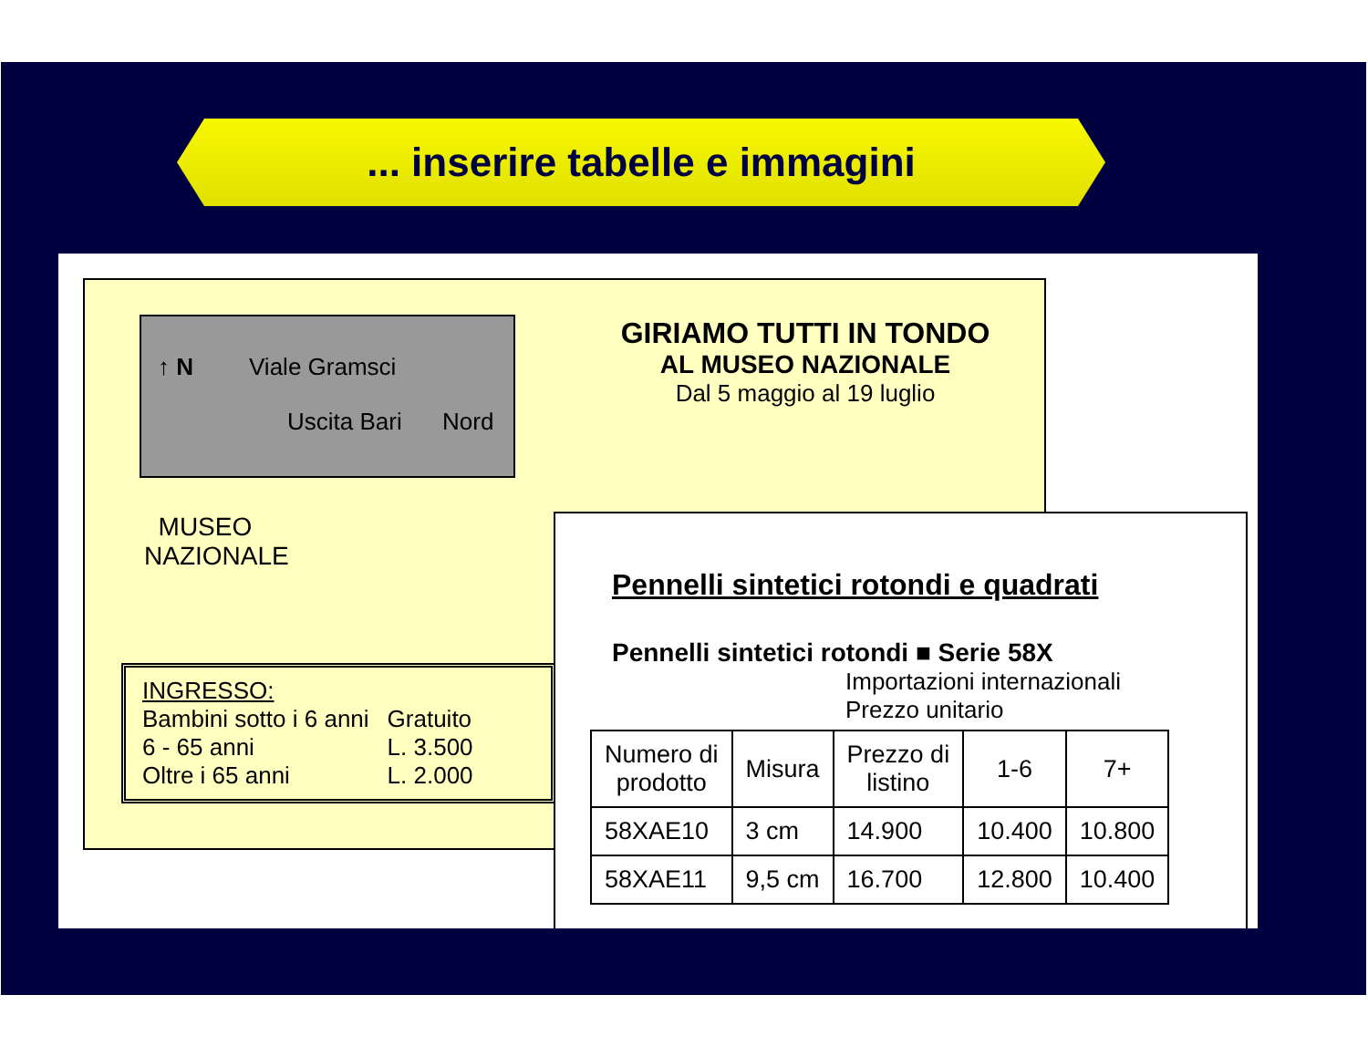... inserire tabelle e immagini
↑ N Viale Gramsci
Uscita Bari Nord
MUSEO
NAZIONALE
GIRIAMO TUTTI IN TONDO
AL MUSEO NAZIONALE
Dal 5 maggio al 19 luglio
INGRESSO:
| Bambini sotto i 6 anni | Gratuito |
| 6 - 65 anni | L. 3.500 |
| Oltre i 65 anni | L. 2.000 |
Pennelli sintetici rotondi e quadrati
Pennelli sintetici rotondi ■ Serie 58X
Importazioni internazionali
Prezzo unitario
| Numero di prodotto | Misura | Prezzo di listino | 1-6 | 7+ |
| --- | --- | --- | --- | --- |
| 58XAE10 | 3 cm | 14.900 | 10.400 | 10.800 |
| 58XAE11 | 9,5 cm | 16.700 | 12.800 | 10.400 |